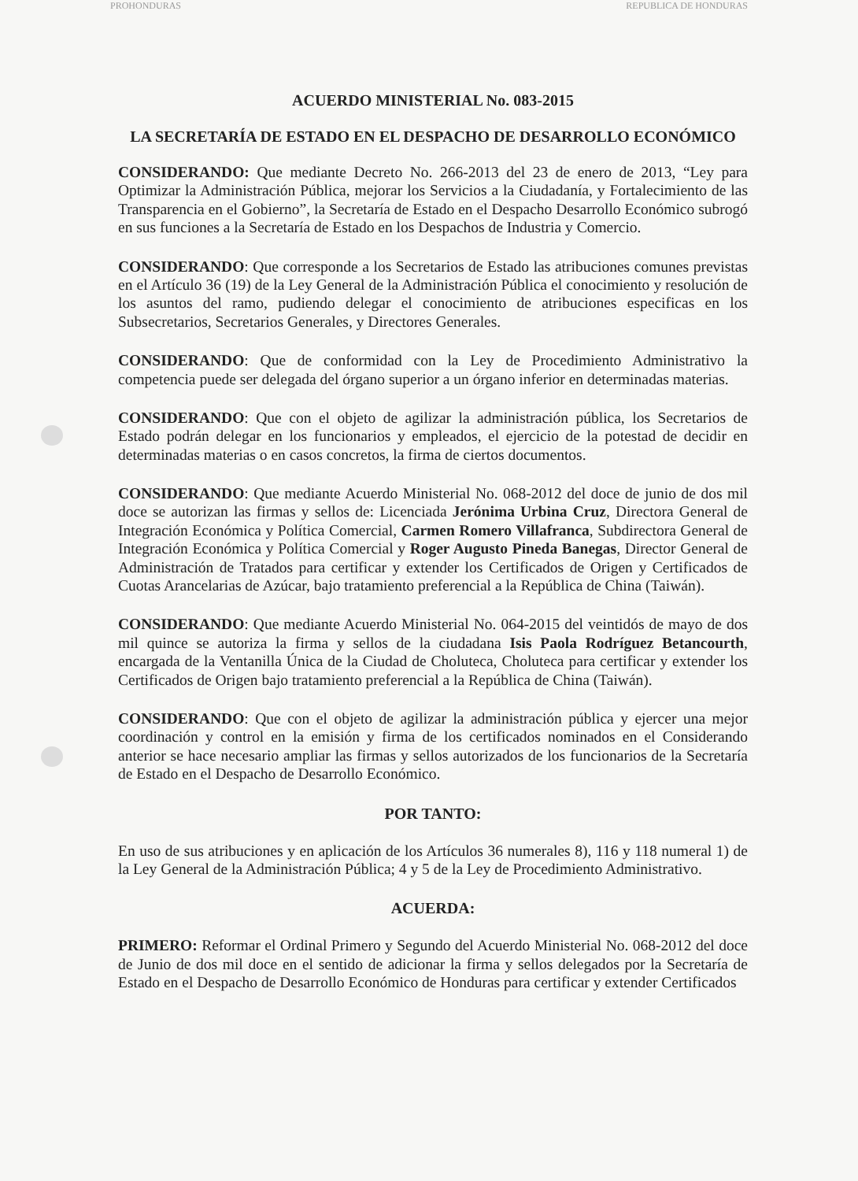PROHONDURAS REPUBLICA DE HONDURAS
ACUERDO MINISTERIAL No. 083-2015
LA SECRETARÍA DE ESTADO EN EL DESPACHO DE DESARROLLO ECONÓMICO
CONSIDERANDO: Que mediante Decreto No. 266-2013 del 23 de enero de 2013, “Ley para Optimizar la Administración Pública, mejorar los Servicios a la Ciudadanía, y Fortalecimiento de las Transparencia en el Gobierno”, la Secretaría de Estado en el Despacho Desarrollo Económico subrogó en sus funciones a la Secretaría de Estado en los Despachos de Industria y Comercio.
CONSIDERANDO: Que corresponde a los Secretarios de Estado las atribuciones comunes previstas en el Artículo 36 (19) de la Ley General de la Administración Pública el conocimiento y resolución de los asuntos del ramo, pudiendo delegar el conocimiento de atribuciones especificas en los Subsecretarios, Secretarios Generales, y Directores Generales.
CONSIDERANDO: Que de conformidad con la Ley de Procedimiento Administrativo la competencia puede ser delegada del órgano superior a un órgano inferior en determinadas materias.
CONSIDERANDO: Que con el objeto de agilizar la administración pública, los Secretarios de Estado podrán delegar en los funcionarios y empleados, el ejercicio de la potestad de decidir en determinadas materias o en casos concretos, la firma de ciertos documentos.
CONSIDERANDO: Que mediante Acuerdo Ministerial No. 068-2012 del doce de junio de dos mil doce se autorizan las firmas y sellos de: Licenciada Jerónima Urbina Cruz, Directora General de Integración Económica y Política Comercial, Carmen Romero Villafranca, Subdirectora General de Integración Económica y Política Comercial y Roger Augusto Pineda Banegas, Director General de Administración de Tratados para certificar y extender los Certificados de Origen y Certificados de Cuotas Arancelarias de Azúcar, bajo tratamiento preferencial a la República de China (Taiwán).
CONSIDERANDO: Que mediante Acuerdo Ministerial No. 064-2015 del veintidós de mayo de dos mil quince se autoriza la firma y sellos de la ciudadana Isis Paola Rodríguez Betancourth, encargada de la Ventanilla Única de la Ciudad de Choluteca, Choluteca para certificar y extender los Certificados de Origen bajo tratamiento preferencial a la República de China (Taiwán).
CONSIDERANDO: Que con el objeto de agilizar la administración pública y ejercer una mejor coordinación y control en la emisión y firma de los certificados nominados en el Considerando anterior se hace necesario ampliar las firmas y sellos autorizados de los funcionarios de la Secretaría de Estado en el Despacho de Desarrollo Económico.
POR TANTO:
En uso de sus atribuciones y en aplicación de los Artículos 36 numerales 8), 116 y 118 numeral 1) de la Ley General de la Administración Pública; 4 y 5 de la Ley de Procedimiento Administrativo.
ACUERDA:
PRIMERO: Reformar el Ordinal Primero y Segundo del Acuerdo Ministerial No. 068-2012 del doce de Junio de dos mil doce en el sentido de adicionar la firma y sellos delegados por la Secretaría de Estado en el Despacho de Desarrollo Económico de Honduras para certificar y extender Certificados